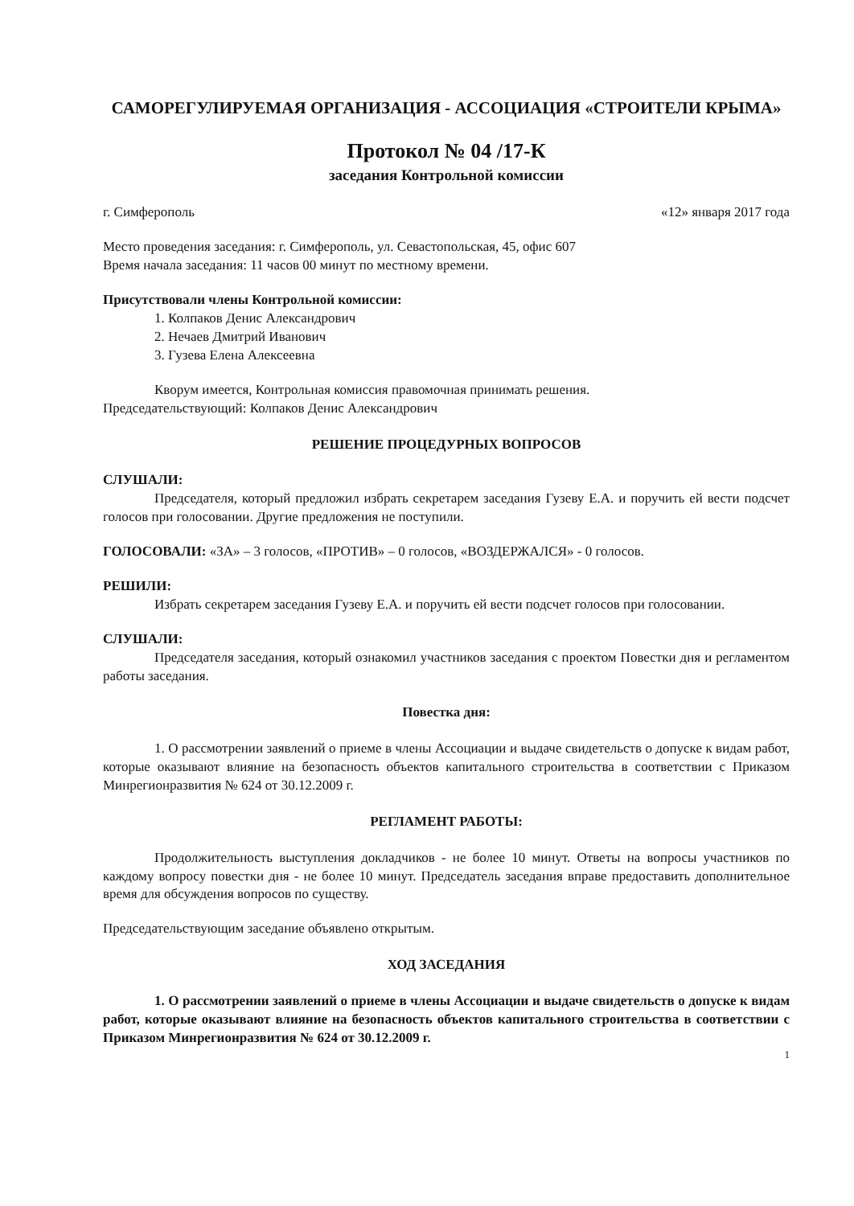САМОРЕГУЛИРУЕМАЯ ОРГАНИЗАЦИЯ - АССОЦИАЦИЯ «СТРОИТЕЛИ КРЫМА»
Протокол № 04 /17-К
заседания Контрольной комиссии
г. Симферополь «12» января 2017 года
Место проведения заседания: г. Симферополь, ул. Севастопольская, 45, офис 607
Время начала заседания: 11 часов 00 минут по местному времени.
Присутствовали члены Контрольной комиссии:
1. Колпаков Денис Александрович
2. Нечаев Дмитрий Иванович
3. Гузева Елена Алексеевна
Кворум имеется, Контрольная комиссия правомочная принимать решения.
Председательствующий: Колпаков Денис Александрович
РЕШЕНИЕ ПРОЦЕДУРНЫХ ВОПРОСОВ
СЛУШАЛИ:
Председателя, который предложил избрать секретарем заседания Гузеву Е.А. и поручить ей вести подсчет голосов при голосовании. Другие предложения не поступили.
ГОЛОСОВАЛИ: «ЗА» – 3 голосов, «ПРОТИВ» – 0 голосов, «ВОЗДЕРЖАЛСЯ» - 0 голосов.
РЕШИЛИ:
Избрать секретарем заседания Гузеву Е.А. и поручить ей вести подсчет голосов при голосовании.
СЛУШАЛИ:
Председателя заседания, который ознакомил участников заседания с проектом Повестки дня и регламентом работы заседания.
Повестка дня:
1. О рассмотрении заявлений о приеме в члены Ассоциации и выдаче свидетельств о допуске к видам работ, которые оказывают влияние на безопасность объектов капитального строительства в соответствии с Приказом Минрегионразвития № 624 от 30.12.2009 г.
РЕГЛАМЕНТ РАБОТЫ:
Продолжительность выступления докладчиков - не более 10 минут. Ответы на вопросы участников по каждому вопросу повестки дня - не более 10 минут. Председатель заседания вправе предоставить дополнительное время для обсуждения вопросов по существу.
Председательствующим заседание объявлено открытым.
ХОД ЗАСЕДАНИЯ
1. О рассмотрении заявлений о приеме в члены Ассоциации и выдаче свидетельств о допуске к видам работ, которые оказывают влияние на безопасность объектов капитального строительства в соответствии с Приказом Минрегионразвития № 624 от 30.12.2009 г.
1